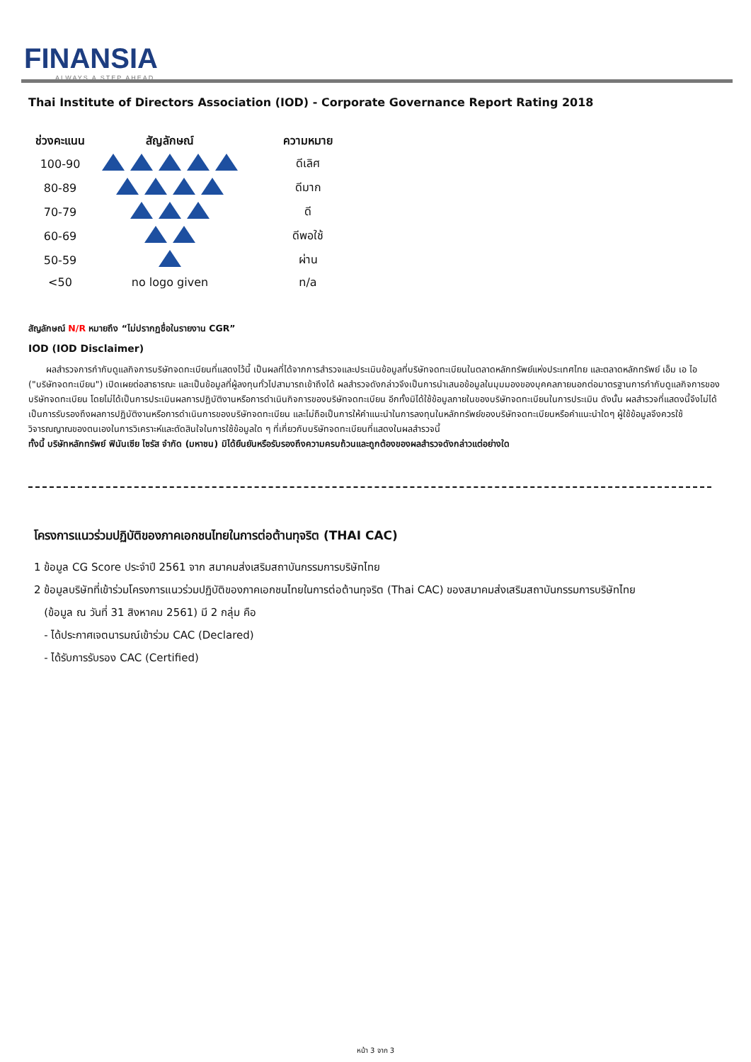FINANSIA
ALWAYS A STEP AHEAD
Thai Institute of Directors Association (IOD) - Corporate Governance Report Rating 2018
| ช่วงคะแนน | สัญลักษณ์ | ความหมาย |
| --- | --- | --- |
| 100-90 | | ดีเลิศ |
| 80-89 | | ดีมาก |
| 70-79 | | ดี |
| 60-69 | | ดีพอใช้ |
| 50-59 | | ผ่าน |
| <50 | no logo given | n/a |
สัญลักษณ์ N/R หมายถึง “ไม่ปรากฏชื่อในรายงาน CGR”
IOD (IOD Disclaimer)
  ผลสำรวจการกำกับดูแลกิจการบริษัทจดทะเบียนที่แสดงไว้นี้ เป็นผลที่ได้จากการสำรวจและประเมินข้อมูลที่บริษัทจดทะเบียนในตลาดหลักทรัพย์แห่งประเทศไทย และตลาดหลักทรัพย์ เอ็ม เอ ไอ ("บริษัทจดทะเบียน") เปิดเผยต่อสาธารณะ และเป็นข้อมูลที่ผู้ลงทุนทั่วไปสามารถเข้าถึงได้ ผลสำรวจดังกล่าวจึงเป็นการนำเสนอข้อมูลในมุมมองของบุคคลภายนอกต่อมาตรฐานการกำกับดูแลกิจการของบริษัทจดทะเบียน โดยไม่ได้เป็นการประเมินผลการปฏิบัติงานหรือการดำเนินกิจการของบริษัทจดทะเบียน อีกทั้งมิได้ใช้ข้อมูลภายในของบริษัทจดทะเบียนในการประเมิน ดังนั้น ผลสำรวจที่แสดงนี้จึงไม่ได้เป็นการรับรองถึงผลการปฏิบัติงานหรือการดำเนินการของบริษัทจดทะเบียน และไม่ถือเป็นการให้คำแนะนำในการลงทุนในหลักทรัพย์ของบริษัทจดทะเบียนหรือคำแนะนำใดๆ ผู้ใช้ข้อมูลจึงควรใช้วิจารณญาณของตนเองในการวิเคราะห์และตัดสินใจในการใช้ข้อมูลใด ๆ ที่เกี่ยวกับบริษัทจดทะเบียนที่แสดงในผลสำรวจนี้
ทั้งนี้ บริษัทหลักทรัพย์ ฟินันเซีย ไซรัส จำกัด (มหาชน) มิได้ยืนยันหรือรับรองถึงความครบถ้วนและถูกต้องของผลสำรวจดังกล่าวแต่อย่างใด
โครงการแนวร่วมปฏิบัติของภาคเอกชนไทยในการต่อต้านทุจริต (THAI CAC)
1 ข้อมูล CG Score ประจำปี 2561 จาก สมาคมส่งเสริมสถาบันกรรมการบริษัทไทย
2 ข้อมูลบริษัทที่เข้าร่วมโครงการแนวร่วมปฏิบัติของภาคเอกชนไทยในการต่อต้านทุจริต (Thai CAC) ของสมาคมส่งเสริมสถาบันกรรมการบริษัทไทย
(ข้อมูล ณ วันที่ 31 สิงหาคม 2561) มี 2 กลุ่ม คือ
- ได้ประกาศเจตนารมณ์เข้าร่วม CAC (Declared)
- ได้รับการรับรอง CAC (Certified)
หน้า 3 จาก 3